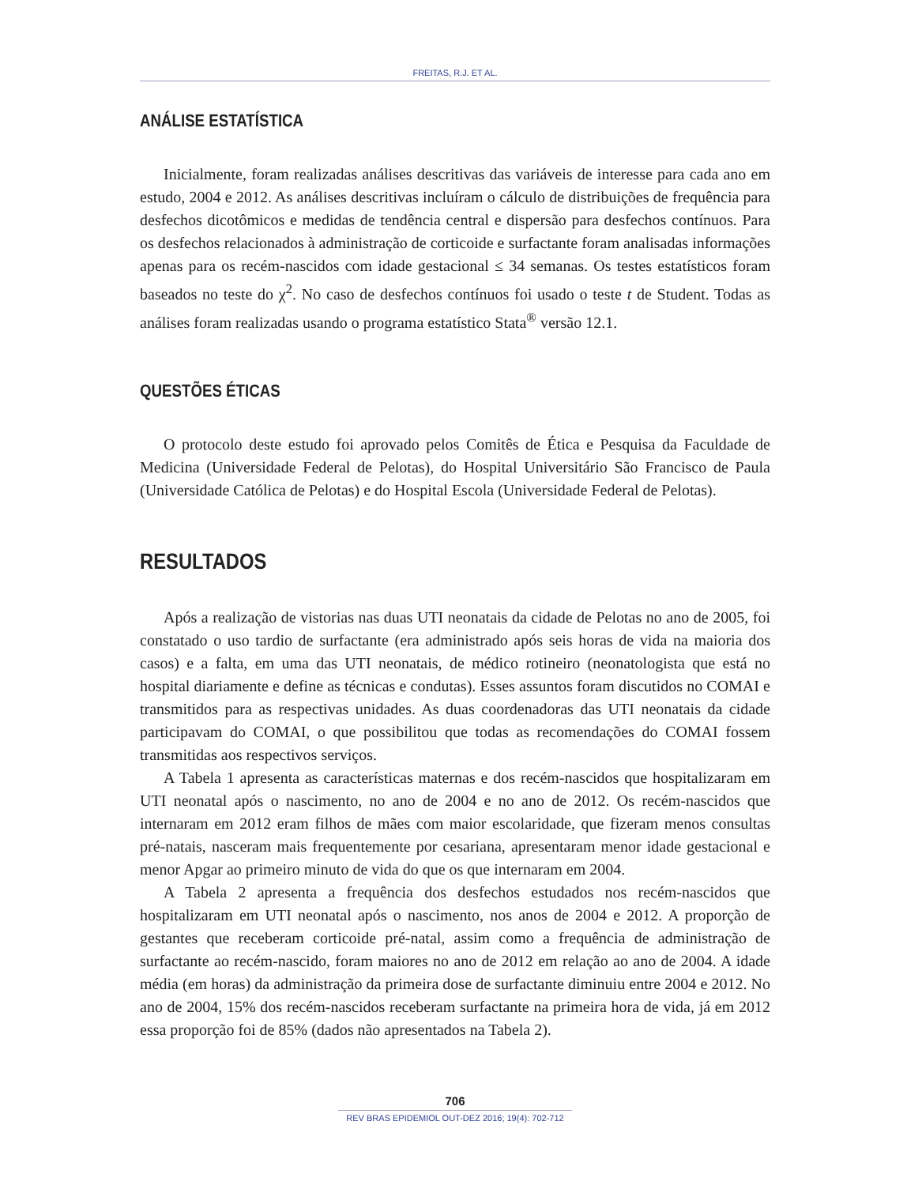FREITAS, R.J. ET AL.
ANÁLISE ESTATÍSTICA
Inicialmente, foram realizadas análises descritivas das variáveis de interesse para cada ano em estudo, 2004 e 2012. As análises descritivas incluíram o cálculo de distribuições de frequência para desfechos dicotômicos e medidas de tendência central e dispersão para desfechos contínuos. Para os desfechos relacionados à administração de corticoide e surfactante foram analisadas informações apenas para os recém-nascidos com idade gestacional ≤ 34 semanas. Os testes estatísticos foram baseados no teste do χ<sup>2</sup>. No caso de desfechos contínuos foi usado o teste t de Student. Todas as análises foram realizadas usando o programa estatístico Stata<sup>®</sup> versão 12.1.
QUESTÕES ÉTICAS
O protocolo deste estudo foi aprovado pelos Comitês de Ética e Pesquisa da Faculdade de Medicina (Universidade Federal de Pelotas), do Hospital Universitário São Francisco de Paula (Universidade Católica de Pelotas) e do Hospital Escola (Universidade Federal de Pelotas).
RESULTADOS
Após a realização de vistorias nas duas UTI neonatais da cidade de Pelotas no ano de 2005, foi constatado o uso tardio de surfactante (era administrado após seis horas de vida na maioria dos casos) e a falta, em uma das UTI neonatais, de médico rotineiro (neonatologista que está no hospital diariamente e define as técnicas e condutas). Esses assuntos foram discutidos no COMAI e transmitidos para as respectivas unidades. As duas coordenadoras das UTI neonatais da cidade participavam do COMAI, o que possibilitou que todas as recomendações do COMAI fossem transmitidas aos respectivos serviços.
A Tabela 1 apresenta as características maternas e dos recém-nascidos que hospitalizaram em UTI neonatal após o nascimento, no ano de 2004 e no ano de 2012. Os recém-nascidos que internaram em 2012 eram filhos de mães com maior escolaridade, que fizeram menos consultas pré-natais, nasceram mais frequentemente por cesariana, apresentaram menor idade gestacional e menor Apgar ao primeiro minuto de vida do que os que internaram em 2004.
A Tabela 2 apresenta a frequência dos desfechos estudados nos recém-nascidos que hospitalizaram em UTI neonatal após o nascimento, nos anos de 2004 e 2012. A proporção de gestantes que receberam corticoide pré-natal, assim como a frequência de administração de surfactante ao recém-nascido, foram maiores no ano de 2012 em relação ao ano de 2004. A idade média (em horas) da administração da primeira dose de surfactante diminuiu entre 2004 e 2012. No ano de 2004, 15% dos recém-nascidos receberam surfactante na primeira hora de vida, já em 2012 essa proporção foi de 85% (dados não apresentados na Tabela 2).
706
REV BRAS EPIDEMIOL OUT-DEZ 2016; 19(4): 702-712